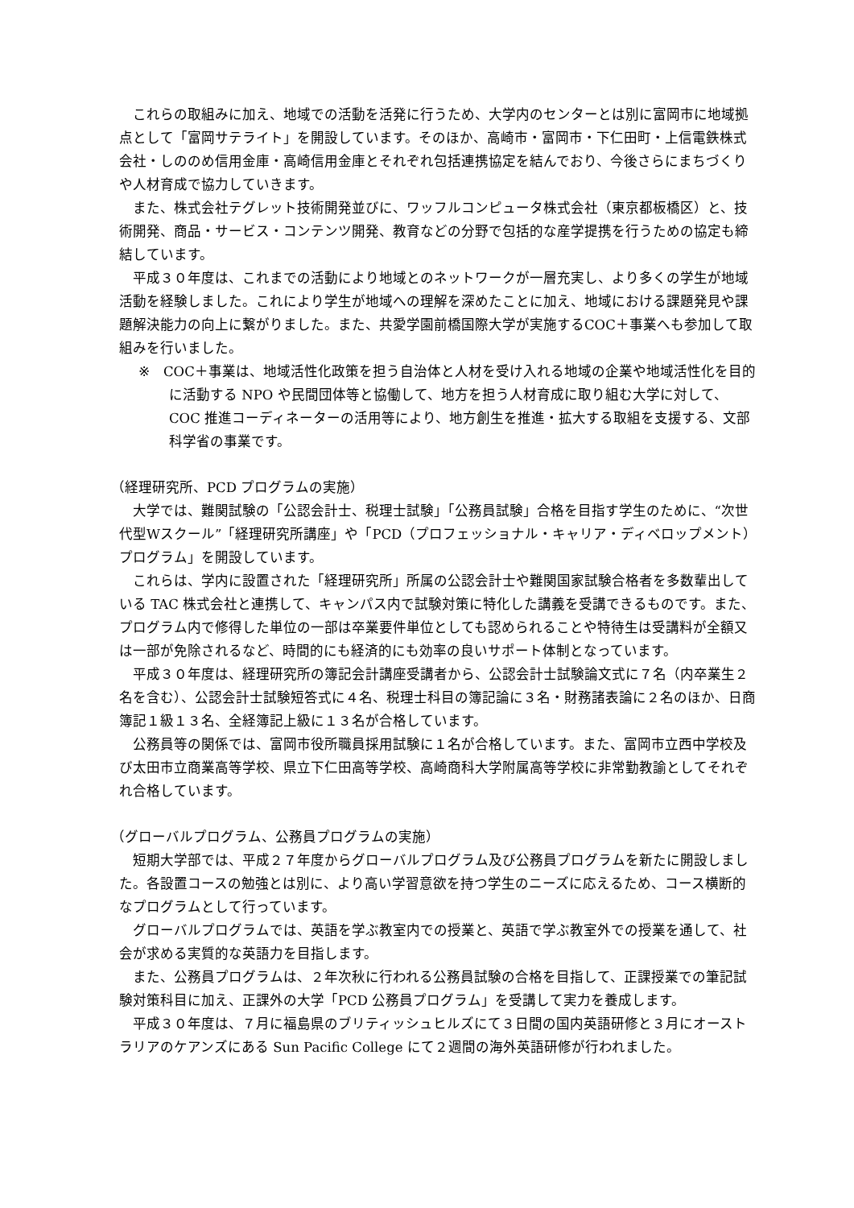これらの取組みに加え、地域での活動を活発に行うため、大学内のセンターとは別に富岡市に地域拠点として「富岡サテライト」を開設しています。そのほか、高崎市・富岡市・下仁田町・上信電鉄株式会社・しののめ信用金庫・高崎信用金庫とそれぞれ包括連携協定を結んでおり、今後さらにまちづくりや人材育成で協力していきます。
また、株式会社テグレット技術開発並びに、ワッフルコンピュータ株式会社（東京都板橋区）と、技術開発、商品・サービス・コンテンツ開発、教育などの分野で包括的な産学提携を行うための協定も締結しています。
平成３０年度は、これまでの活動により地域とのネットワークが一層充実し、より多くの学生が地域活動を経験しました。これにより学生が地域への理解を深めたことに加え、地域における課題発見や課題解決能力の向上に繋がりました。また、共愛学園前橋国際大学が実施するCOC＋事業へも参加して取組みを行いました。
※　COC＋事業は、地域活性化政策を担う自治体と人材を受け入れる地域の企業や地域活性化を目的に活動する NPO や民間団体等と協働して、地方を担う人材育成に取り組む大学に対して、COC 推進コーディネーターの活用等により、地方創生を推進・拡大する取組を支援する、文部科学省の事業です。
（経理研究所、PCD プログラムの実施）
大学では、難関試験の「公認会計士、税理士試験」「公務員試験」合格を目指す学生のために、“次世代型Wスクール”「経理研究所講座」や「PCD（プロフェッショナル・キャリア・ディベロップメント）プログラム」を開設しています。
これらは、学内に設置された「経理研究所」所属の公認会計士や難関国家試験合格者を多数輩出している TAC 株式会社と連携して、キャンパス内で試験対策に特化した講義を受講できるものです。また、プログラム内で修得した単位の一部は卒業要件単位としても認められることや特待生は受講料が全額又は一部が免除されるなど、時間的にも経済的にも効率の良いサポート体制となっています。
平成３０年度は、経理研究所の簿記会計講座受講者から、公認会計士試験論文式に７名（内卒業生２名を含む）、公認会計士試験短答式に４名、税理士科目の簿記論に３名・財務諸表論に２名のほか、日商簿記１級１３名、全経簿記上級に１３名が合格しています。
公務員等の関係では、富岡市役所職員採用試験に１名が合格しています。また、富岡市立西中学校及び太田市立商業高等学校、県立下仁田高等学校、高崎商科大学附属高等学校に非常勤教諭としてそれぞれ合格しています。
（グローバルプログラム、公務員プログラムの実施）
短期大学部では、平成２７年度からグローバルプログラム及び公務員プログラムを新たに開設しました。各設置コースの勉強とは別に、より高い学習意欲を持つ学生のニーズに応えるため、コース横断的なプログラムとして行っています。
グローバルプログラムでは、英語を学ぶ教室内での授業と、英語で学ぶ教室外での授業を通して、社会が求める実質的な英語力を目指します。
また、公務員プログラムは、２年次秋に行われる公務員試験の合格を目指して、正課授業での筆記試験対策科目に加え、正課外の大学「PCD 公務員プログラム」を受講して実力を養成します。
平成３０年度は、７月に福島県のブリティッシュヒルズにて３日間の国内英語研修と３月にオーストラリアのケアンズにある Sun Pacific College にて２週間の海外英語研修が行われました。